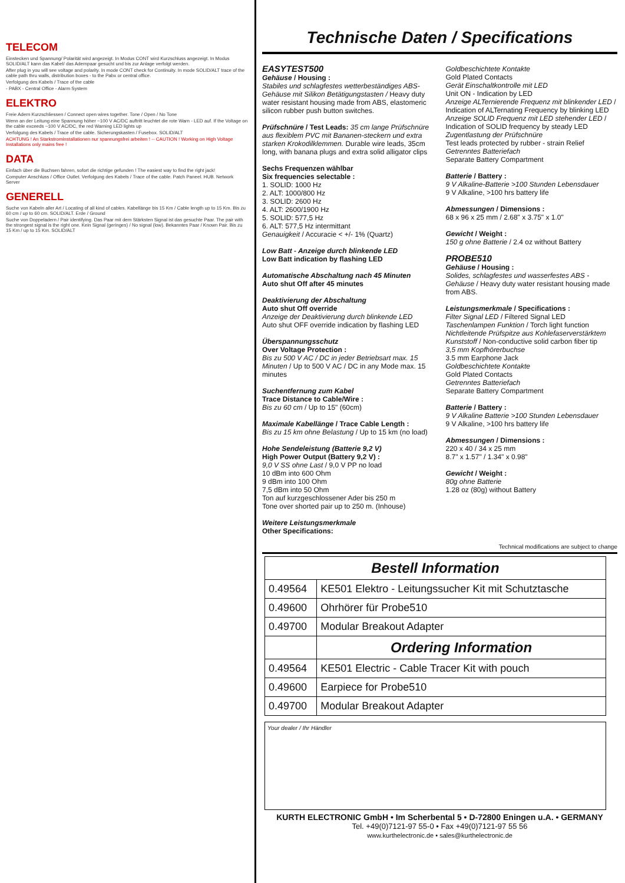TELECOM
Einstecken und Spannung/ Polarität wird angezeigt. In Modus CONT wird Kurzschluss angezeigt. In Modus SOLID/ALT kann das Kabel/ das Adernpaar gesucht und bis zur Anlage verfolgt werden.
After plug in you will see voltage and polarity. In mode CONT check for Continuity. In mode SOLID/ALT trace of the cable path thru walls, distribution boxes - to the Pabx or central office.
Verfolgung des Kabels / Trace of the cable
- PABX - Central Office - Alarm System
ELEKTRO
Freie Adern Kurzschliessen / Connect open wires together. Tone / Open / No Tone
Wenn an der Leitung eine Spannung höher ~100 V AC/DC auftritt leuchtet die rote Warn - LED auf. If the Voltage on the cable exceeds ~100 V AC/DC, the red Warning LED lights up
Verfolgung des Kabels / Trace of the cable. Sicherungskasten / Fusebox. SOLID/ALT
ACHTUNG ! An Starkstrominstallationen nur spannungsfrei arbeiten ! -- CAUTION ! Working on High Voltage Installations only mains free !
DATA
Einfach über die Buchsen fahren, sofort die richtige gefunden ! The easiest way to find the right jack!
Computer Anschluss / Office Outlet. Verfolgung des Kabels / Trace of the cable. Patch Paneel. HUB. Network Server
GENERELL
Suche von Kabeln aller Art / Locating of all kind of cables. Kabellänge bis 15 Km / Cable length up to 15 Km. Bis zu 60 cm / up to 60 cm. SOLID/ALT. Erde / Ground
Suche von Doppeladern / Pair identifying. Das Paar mit dem Stärksten Signal ist das gesuchte Paar. The pair with the strongest signal is the right one. Kein Signal (geringes) / No signal (low). Bekanntes Paar / Known Pair. Bis zu 15 Km / up to 15 Km. SOLID/ALT
Technische Daten / Specifications
EASYTEST500
Gehäuse / Housing :
Stabiles und schlagfestes wetterbeständiges ABS-Gehäuse mit Silikon Betätigungstasten / Heavy duty water resistant housing made from ABS, elastomeric silicon rubber push button switches.
Prüfschnüre / Test Leads: 35 cm lange Prüfschnüre aus flexiblem PVC mit Bananen-steckern und extra starken Krokodilklemmen. Durable wire leads, 35cm long, with banana plugs and extra solid alligator clips
Sechs Frequenzen wählbar
Six frequencies selectable :
1. SOLID: 1000 Hz
2. ALT: 1000/800 Hz
3. SOLID: 2600 Hz
4. ALT: 2600/1900 Hz
5. SOLID: 577,5 Hz
6. ALT: 577,5 Hz intermittant
Genauigkeit / Accuracie < +/- 1% (Quartz)
Low Batt - Anzeige durch blinkende LED
Low Batt indication by flashing LED
Automatische Abschaltung nach 45 Minuten
Auto shut Off after 45 minutes
Deaktivierung der Abschaltung
Auto shut Off override
Anzeige der Deaktivierung durch blinkende LED
Auto shut OFF override indication by flashing LED
Überspannungsschutz
Over Voltage Protection :
Bis zu 500 V AC / DC in jeder Betriebsart max. 15 Minuten / Up to 500 V AC / DC in any Mode max. 15 minutes
Suchentfernung zum Kabel
Trace Distance to Cable/Wire :
Bis zu 60 cm / Up to 15" (60cm)
Maximale Kabellänge / Trace Cable Length :
Bis zu 15 km ohne Belastung / Up to 15 km (no load)
Hohe Sendeleistung (Batterie 9,2 V)
High Power Output (Battery 9,2 V) :
9,0 V SS ohne Last / 9,0 V PP no load
10 dBm into 600 Ohm
9 dBm into 100 Ohm
7,5 dBm into 50 Ohm
Ton auf kurzgeschlossener Ader bis 250 m
Tone over shorted pair up to 250 m. (Inhouse)
Weitere Leistungsmerkmale
Other Specifications:
Goldbeschichtete Kontakte
Gold Plated Contacts
Gerät Einschaltkontrolle mit LED
Unit ON - Indication by LED
Anzeige ALTernierende Frequenz mit blinkender LED / Indication of ALTernating Frequency by blinking LED
Anzeige SOLID Frequenz mit LED stehender LED / Indication of SOLID frequency by steady LED
Zugentlastung der Prüfschnüre
Test leads protected by rubber - strain Relief
Getrenntes Batteriefach
Separate Battery Compartment
Batterie / Battery :
9 V Alkaline-Batterie >100 Stunden Lebensdauer
9 V Alkaline, >100 hrs battery life
Abmessungen / Dimensions :
68 x 96 x 25 mm / 2.68" x 3.75" x 1.0"
Gewicht / Weight :
150 g ohne Batterie / 2.4 oz without Battery
PROBE510
Gehäuse / Housing :
Solides, schlagfestes und wasserfestes ABS - Gehäuse / Heavy duty water resistant housing made from ABS.
Leistungsmerkmale / Specifications :
Filter Signal LED / Filtered Signal LED
Taschenlampen Funktion / Torch light function
Nichtleitende Prüfspitze aus Kohlefaserverstärktem Kunststoff / Non-conductive solid carbon fiber tip
3,5 mm Kopfhörerbuchse
3.5 mm Earphone Jack
Goldbeschichtete Kontakte
Gold Plated Contacts
Getrenntes Batteriefach
Separate Battery Compartment
Batterie / Battery :
9 V Alkaline Batterie >100 Stunden Lebensdauer
9 V Alkaline, >100 hrs battery life
Abmessungen / Dimensions :
220 x 40 / 34 x 25 mm
8.7" x 1.57" / 1.34" x 0.98"
Gewicht / Weight :
80g ohne Batterie
1.28 oz (80g) without Battery
Technical modifications are subject to change
| Bestell Information | |
| 0.49564 | KE501 Elektro - Leitungssucher Kit mit Schutztasche |
| 0.49600 | Ohrhörer für Probe510 |
| 0.49700 | Modular Breakout Adapter |
| | Ordering Information |
| 0.49564 | KE501 Electric - Cable Tracer Kit with pouch |
| 0.49600 | Earpiece for Probe510 |
| 0.49700 | Modular Breakout Adapter |
Your dealer / Ihr Händler
KURTH ELECTRONIC GmbH • Im Scherbental 5 • D-72800 Eningen u.A. • GERMANY
Tel. +49(0)7121-97 55-0 • Fax +49(0)7121-97 55 56
www.kurthelectronic.de • sales@kurthelectronic.de